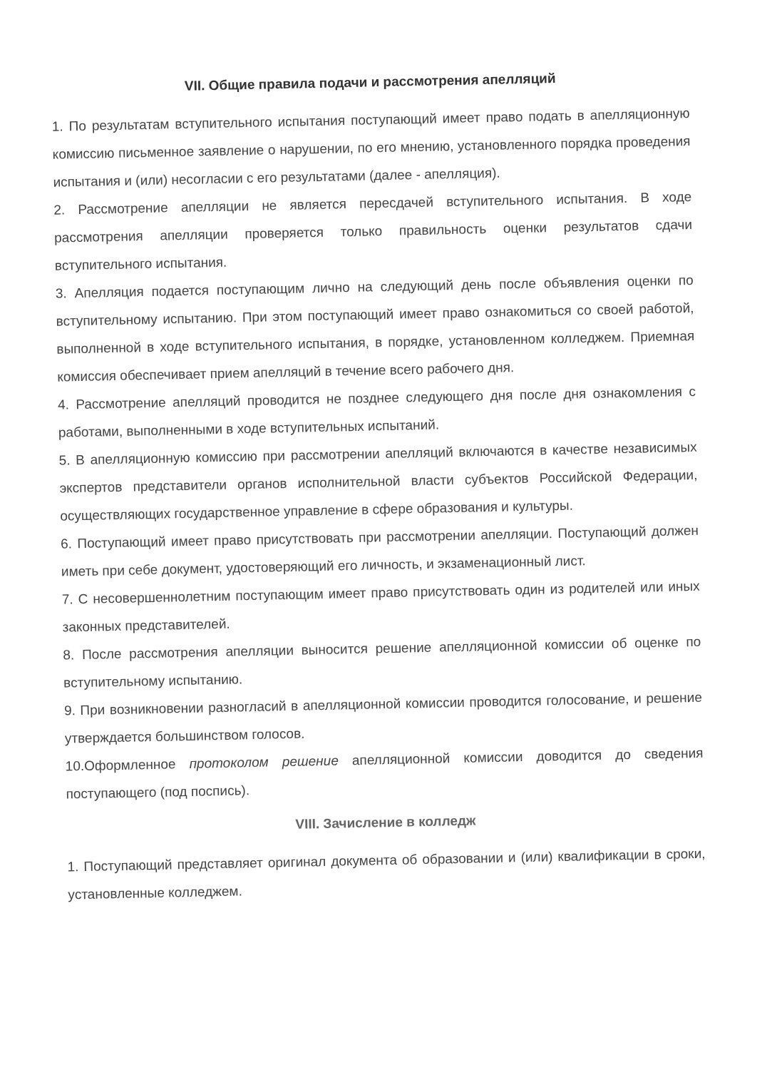VII. Общие правила подачи и рассмотрения апелляций
1. По результатам вступительного испытания поступающий имеет право подать в апелляционную комиссию письменное заявление о нарушении, по его мнению, установленного порядка проведения испытания и (или) несогласии с его результатами (далее - апелляция).
2. Рассмотрение апелляции не является пересдачей вступительного испытания. В ходе рассмотрения апелляции проверяется только правильность оценки результатов сдачи вступительного испытания.
3. Апелляция подается поступающим лично на следующий день после объявления оценки по вступительному испытанию. При этом поступающий имеет право ознакомиться со своей работой, выполненной в ходе вступительного испытания, в порядке, установленном колледжем. Приемная комиссия обеспечивает прием апелляций в течение всего рабочего дня.
4. Рассмотрение апелляций проводится не позднее следующего дня после дня ознакомления с работами, выполненными в ходе вступительных испытаний.
5. В апелляционную комиссию при рассмотрении апелляций включаются в качестве независимых экспертов представители органов исполнительной власти субъектов Российской Федерации, осуществляющих государственное управление в сфере образования и культуры.
6. Поступающий имеет право присутствовать при рассмотрении апелляции. Поступающий должен иметь при себе документ, удостоверяющий его личность, и экзаменационный лист.
7. С несовершеннолетним поступающим имеет право присутствовать один из родителей или иных законных представителей.
8. После рассмотрения апелляции выносится решение апелляционной комиссии об оценке по вступительному испытанию.
9. При возникновении разногласий в апелляционной комиссии проводится голосование, и решение утверждается большинством голосов.
10.Оформленное протоколом решение апелляционной комиссии доводится до сведения поступающего (под поспись).
VIII. Зачисление в колледж
1. Поступающий представляет оригинал документа об образовании и (или) квалификации в сроки, установленные колледжем.